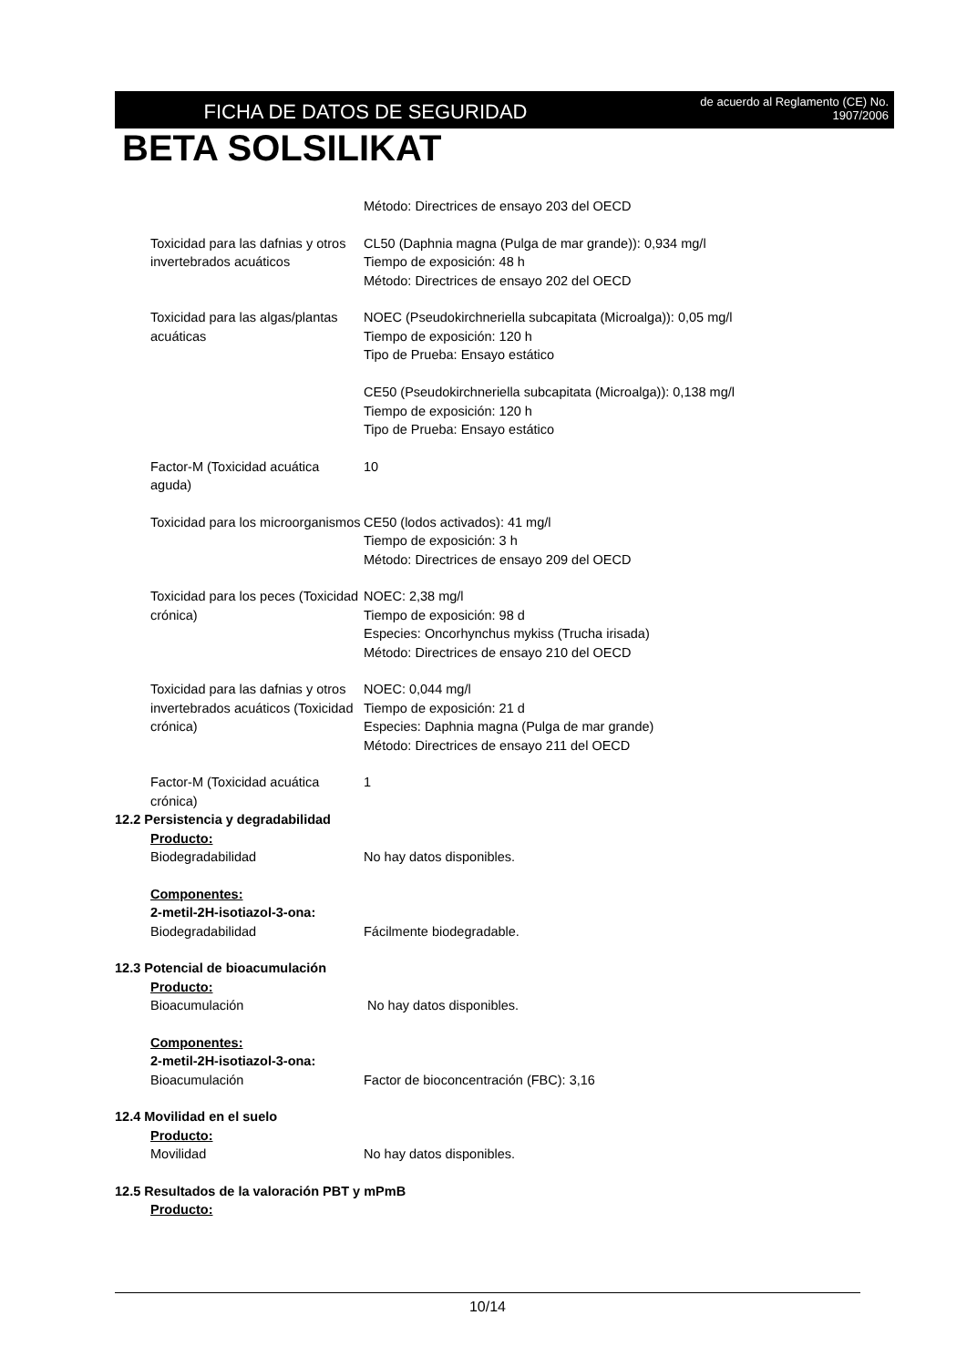FICHA DE DATOS DE SEGURIDAD
de acuerdo al Reglamento (CE) No.
1907/2006
BETA SOLSILIKAT
Método: Directrices de ensayo 203 del OECD
Toxicidad para las dafnias y otros invertebrados acuáticos
CL50 (Daphnia magna (Pulga de mar grande)): 0,934 mg/l
Tiempo de exposición: 48 h
Método: Directrices de ensayo 202 del OECD
Toxicidad para las algas/plantas acuáticas
NOEC (Pseudokirchneriella subcapitata (Microalga)): 0,05 mg/l
Tiempo de exposición: 120 h
Tipo de Prueba: Ensayo estático
CE50 (Pseudokirchneriella subcapitata (Microalga)): 0,138 mg/l
Tiempo de exposición: 120 h
Tipo de Prueba: Ensayo estático
Factor-M (Toxicidad acuática aguda)
10
Toxicidad para los microorganismos
CE50 (lodos activados): 41 mg/l
Tiempo de exposición: 3 h
Método: Directrices de ensayo 209 del OECD
Toxicidad para los peces (Toxicidad crónica)
NOEC: 2,38 mg/l
Tiempo de exposición: 98 d
Especies: Oncorhynchus mykiss (Trucha irisada)
Método: Directrices de ensayo 210 del OECD
Toxicidad para las dafnias y otros invertebrados acuáticos (Toxicidad crónica)
NOEC: 0,044 mg/l
Tiempo de exposición: 21 d
Especies: Daphnia magna (Pulga de mar grande)
Método: Directrices de ensayo 211 del OECD
Factor-M (Toxicidad acuática crónica)
1
12.2 Persistencia y degradabilidad
Producto:
Biodegradabilidad No hay datos disponibles.
Componentes:
2-metil-2H-isotiazol-3-ona:
Biodegradabilidad Fácilmente biodegradable.
12.3 Potencial de bioacumulación
Producto:
Bioacumulación No hay datos disponibles.
Componentes:
2-metil-2H-isotiazol-3-ona:
Bioacumulación Factor de bioconcentración (FBC): 3,16
12.4 Movilidad en el suelo
Producto:
Movilidad No hay datos disponibles.
12.5 Resultados de la valoración PBT y mPmB
Producto:
10/14